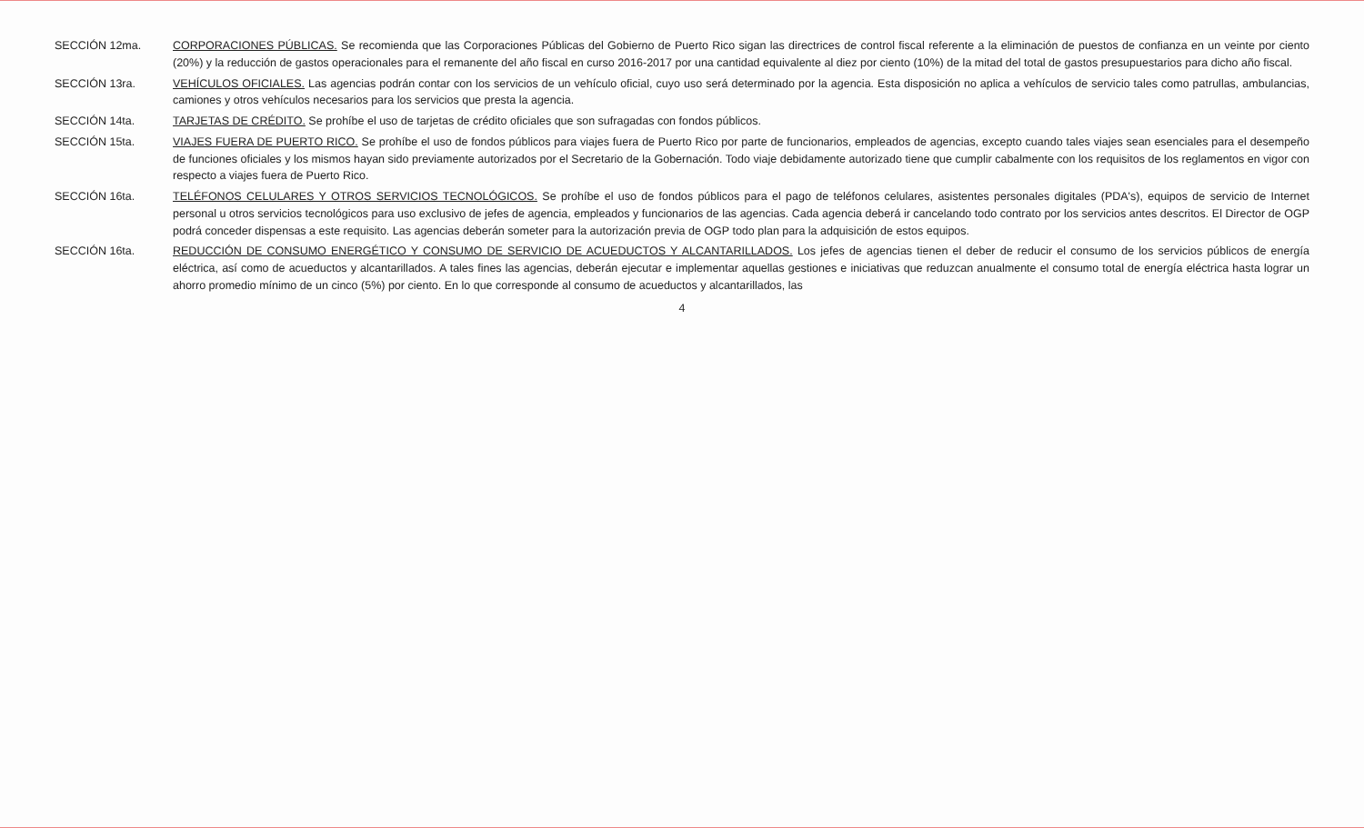SECCIÓN 12ma.
CORPORACIONES PÚBLICAS. Se recomienda que las Corporaciones Públicas del Gobierno de Puerto Rico sigan las directrices de control fiscal referente a la eliminación de puestos de confianza en un veinte por ciento (20%) y la reducción de gastos operacionales para el remanente del año fiscal en curso 2016-2017 por una cantidad equivalente al diez por ciento (10%) de la mitad del total de gastos presupuestarios para dicho año fiscal.
SECCIÓN 13ra.
VEHÍCULOS OFICIALES. Las agencias podrán contar con los servicios de un vehículo oficial, cuyo uso será determinado por la agencia. Esta disposición no aplica a vehículos de servicio tales como patrullas, ambulancias, camiones y otros vehículos necesarios para los servicios que presta la agencia.
SECCIÓN 14ta.
TARJETAS DE CRÉDITO. Se prohíbe el uso de tarjetas de crédito oficiales que son sufragadas con fondos públicos.
SECCIÓN 15ta.
VIAJES FUERA DE PUERTO RICO. Se prohíbe el uso de fondos públicos para viajes fuera de Puerto Rico por parte de funcionarios, empleados de agencias, excepto cuando tales viajes sean esenciales para el desempeño de funciones oficiales y los mismos hayan sido previamente autorizados por el Secretario de la Gobernación. Todo viaje debidamente autorizado tiene que cumplir cabalmente con los requisitos de los reglamentos en vigor con respecto a viajes fuera de Puerto Rico.
SECCIÓN 16ta.
TELÉFONOS CELULARES Y OTROS SERVICIOS TECNOLÓGICOS. Se prohíbe el uso de fondos públicos para el pago de teléfonos celulares, asistentes personales digitales (PDA's), equipos de servicio de Internet personal u otros servicios tecnológicos para uso exclusivo de jefes de agencia, empleados y funcionarios de las agencias. Cada agencia deberá ir cancelando todo contrato por los servicios antes descritos. El Director de OGP podrá conceder dispensas a este requisito. Las agencias deberán someter para la autorización previa de OGP todo plan para la adquisición de estos equipos.
SECCIÓN 16ta.
REDUCCIÓN DE CONSUMO ENERGÉTICO Y CONSUMO DE SERVICIO DE ACUEDUCTOS Y ALCANTARILLADOS. Los jefes de agencias tienen el deber de reducir el consumo de los servicios públicos de energía eléctrica, así como de acueductos y alcantarillados. A tales fines las agencias, deberán ejecutar e implementar aquellas gestiones e iniciativas que reduzcan anualmente el consumo total de energía eléctrica hasta lograr un ahorro promedio mínimo de un cinco (5%) por ciento. En lo que corresponde al consumo de acueductos y alcantarillados, las
4